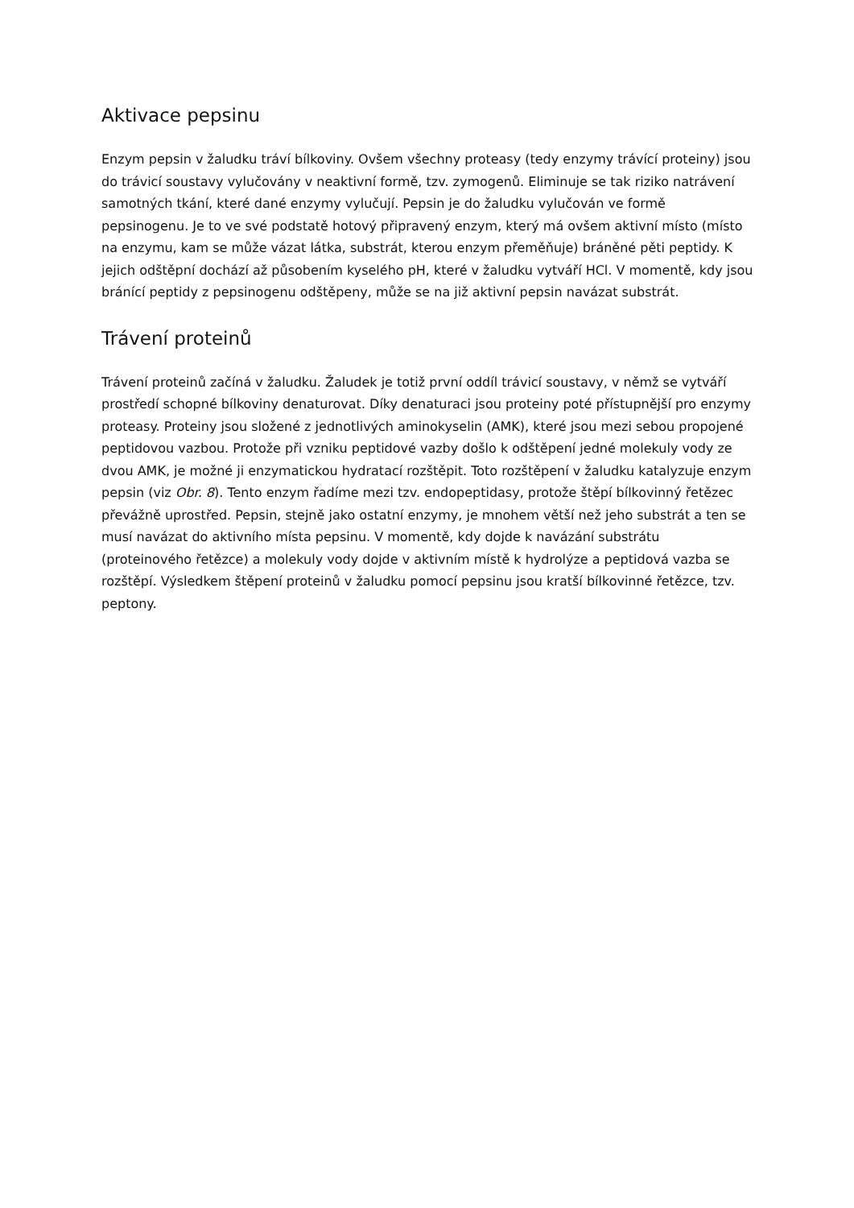Aktivace pepsinu
Enzym pepsin v žaludku tráví bílkoviny. Ovšem všechny proteasy (tedy enzymy trávící proteiny) jsou do trávicí soustavy vylučovány v neaktivní formě, tzv. zymogenů. Eliminuje se tak riziko natrávení samotných tkání, které dané enzymy vylučují. Pepsin je do žaludku vylučován ve formě pepsinogenu. Je to ve své podstatě hotový připravený enzym, který má ovšem aktivní místo (místo na enzymu, kam se může vázat látka, substrát, kterou enzym přeměňuje) bráněné pěti peptidy. K jejich odštěpní dochází až působením kyselého pH, které v žaludku vytváří HCl. V momentě, kdy jsou bránící peptidy z pepsinogenu odštěpeny, může se na již aktivní pepsin navázat substrát.
Trávení proteinů
Trávení proteinů začíná v žaludku. Žaludek je totiž první oddíl trávicí soustavy, v němž se vytváří prostředí schopné bílkoviny denaturovat. Díky denaturaci jsou proteiny poté přístupnější pro enzymy proteasy. Proteiny jsou složené z jednotlivých aminokyselin (AMK), které jsou mezi sebou propojené peptidovou vazbou. Protože při vzniku peptidové vazby došlo k odštěpení jedné molekuly vody ze dvou AMK, je možné ji enzymatickou hydratací rozštěpit. Toto rozštěpení v žaludku katalyzuje enzym pepsin (viz Obr. 8). Tento enzym řadíme mezi tzv. endopeptidasy, protože štěpí bílkovinný řetězec převážně uprostřed. Pepsin, stejně jako ostatní enzymy, je mnohem větší než jeho substrát a ten se musí navázat do aktivního místa pepsinu. V momentě, kdy dojde k navázání substrátu (proteinového řetězce) a molekuly vody dojde v aktivním místě k hydrolýze a peptidová vazba se rozštěpí. Výsledkem štěpení proteinů v žaludku pomocí pepsinu jsou kratší bílkovinné řetězce, tzv. peptony.